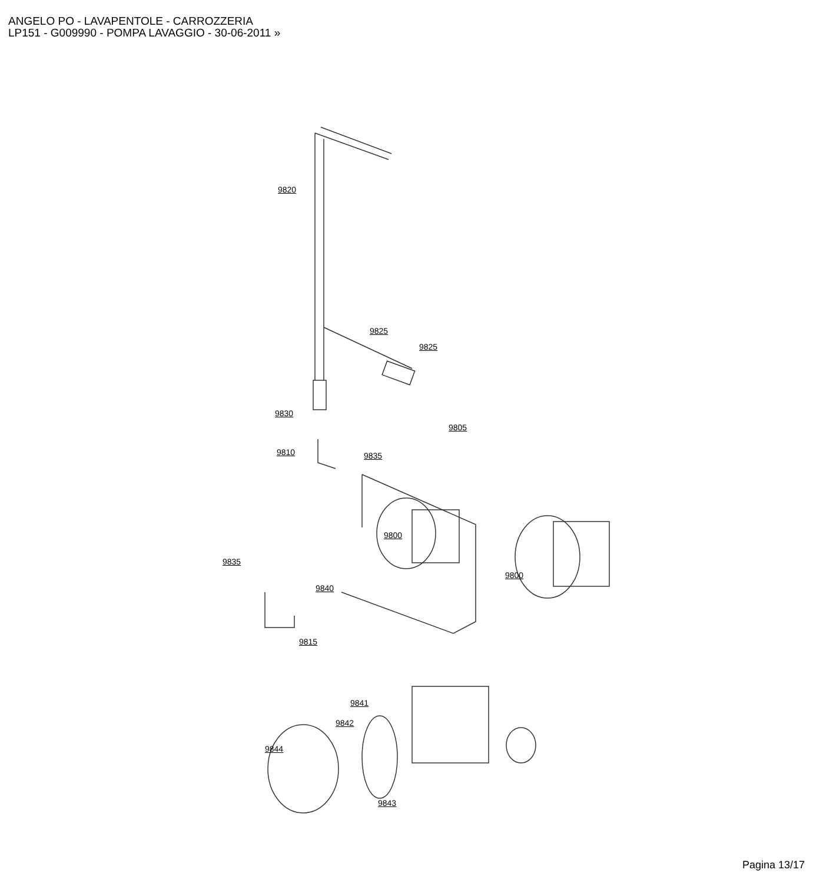ANGELO PO - LAVAPENTOLE - CARROZZERIA
LP151 - G009990 - POMPA LAVAGGIO - 30-06-2011 »
9820
9825
9825
9830
9805
9810 9835
9800
9835
9800
9840
9815
9841
9842
9844
9843
Pagina 13/17